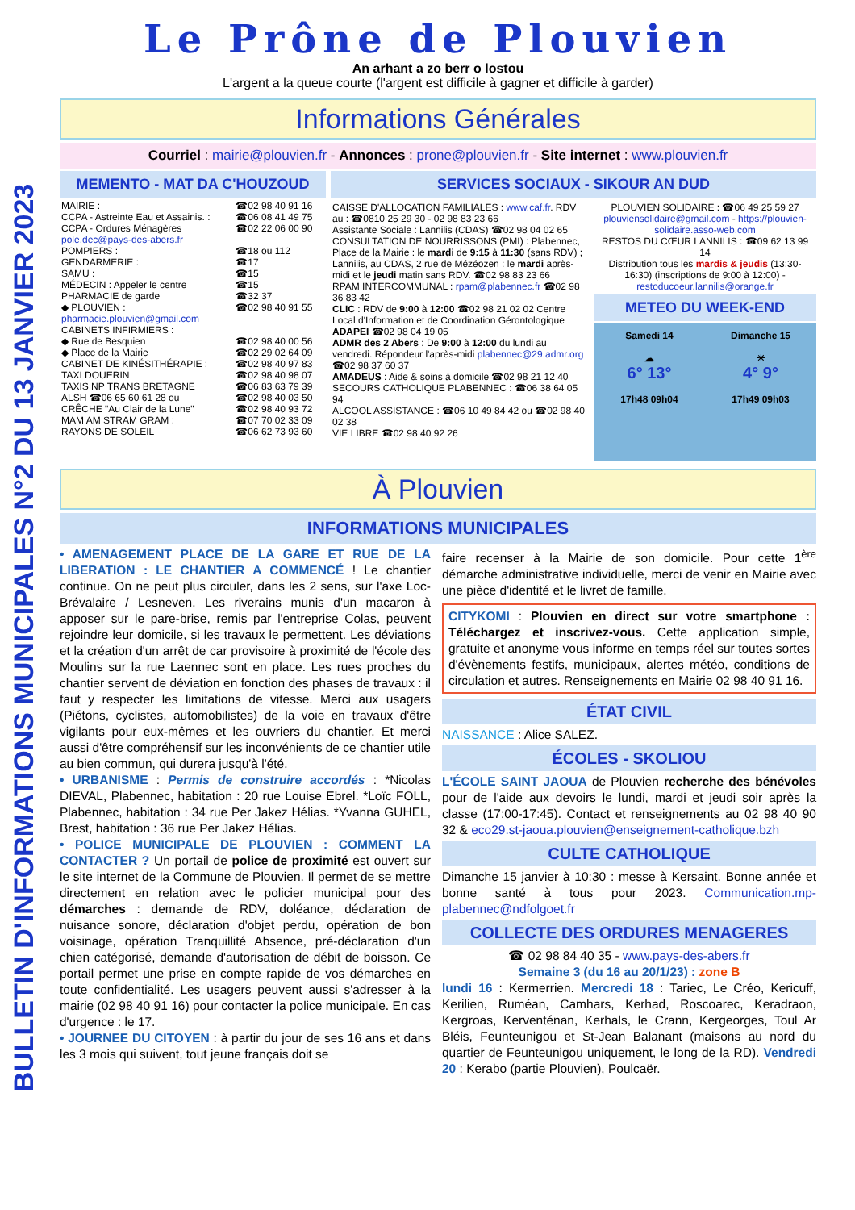BULLETIN D'INFORMATIONS MUNICIPALES N°2 DU 13 JANVIER 2023
Le Prône de Plouvien
An arhant a zo berr o lostou
L'argent a la queue courte (l'argent est difficile à gagner et difficile à garder)
Informations Générales
Courriel : mairie@plouvien.fr - Annonces : prone@plouvien.fr - Site internet : www.plouvien.fr
MEMENTO - MAT DA C'HOUZOUD
| MAIRIE : | ☎02 98 40 91 16 |
| CCPA - Astreinte Eau et Assainis. : | ☎06 08 41 49 75 |
| CCPA - Ordures Ménagères pole.dec@pays-des-abers.fr | ☎02 22 06 00 90 |
| POMPIERS : | ☎18 ou 112 |
| GENDARMERIE : | ☎17 |
| SAMU : | ☎15 |
| MÉDECIN : Appeler le centre | ☎15 |
| PHARMACIE de garde | ☎32 37 |
| ◆ PLOUVIEN : pharmacie.plouvien@gmail.com | ☎02 98 40 91 55 |
| CABINETS INFIRMIERS : | |
| ◆ Rue de Besquien | ☎02 98 40 00 56 |
| ◆ Place de la Mairie | ☎02 29 02 64 09 |
| CABINET DE KINÉSITHÉRAPIE : | ☎02 98 40 97 83 |
| TAXI DOUERIN | ☎02 98 40 98 07 |
| TAXIS NP TRANS BRETAGNE | ☎06 83 63 79 39 |
| ALSH ☎06 65 60 61 28 ou | ☎02 98 40 03 50 |
| CRÊCHE "Au Clair de la Lune" | ☎02 98 40 93 72 |
| MAM AM STRAM GRAM : | ☎07 70 02 33 09 |
| RAYONS DE SOLEIL | ☎06 62 73 93 60 |
SERVICES SOCIAUX - SIKOUR AN DUD
CAISSE D'ALLOCATION FAMILIALES : www.caf.fr. RDV au : ☎0810 25 29 30 - 02 98 83 23 66
Assistante Sociale : Lannilis (CDAS) ☎02 98 04 02 65
CONSULTATION DE NOURRISSONS (PMI) : Plabennec, Place de la Mairie : le mardi de 9:15 à 11:30 (sans RDV) ; Lannilis, au CDAS, 2 rue de Mézéozen : le mardi après-midi et le jeudi matin sans RDV. ☎02 98 83 23 66
RPAM INTERCOMMUNAL : rpam@plabennec.fr ☎02 98 36 83 42
CLIC : RDV de 9:00 à 12:00 ☎02 98 21 02 02 Centre Local d'Information et de Coordination Gérontologique
ADAPEI ☎02 98 04 19 05
ADMR des 2 Abers : De 9:00 à 12:00 du lundi au vendredi. Répondeur l'après-midi plabennec@29.admr.org ☎02 98 37 60 37
AMADEUS : Aide & soins à domicile ☎02 98 21 12 40
SECOURS CATHOLIQUE PLABENNEC : ☎06 38 64 05 94
ALCOOL ASSISTANCE : ☎06 10 49 84 42 ou ☎02 98 40 02 38
VIE LIBRE ☎02 98 40 92 26
PLOUVIEN SOLIDAIRE : ☎06 49 25 59 27 plouviensolidaire@gmail.com - https://plouvien-solidaire.asso-web.com
RESTOS DU CŒUR LANNILIS : ☎09 62 13 99 14
Distribution tous les mardis & jeudis (13:30-16:30) (inscriptions de 9:00 à 12:00) - restoducoeur.lannilis@orange.fr
METEO DU WEEK-END
Samedi 14
☁
6° 13°
17h48 09h04
Dimanche 15
☀
4° 9°
17h49 09h03
À Plouvien
INFORMATIONS MUNICIPALES
• AMENAGEMENT PLACE DE LA GARE ET RUE DE LA LIBERATION : LE CHANTIER A COMMENCÉ ! Le chantier continue. On ne peut plus circuler, dans les 2 sens, sur l'axe Loc-Brévalaire / Lesneven. Les riverains munis d'un macaron à apposer sur le pare-brise, remis par l'entreprise Colas, peuvent rejoindre leur domicile, si les travaux le permettent. Les déviations et la création d'un arrêt de car provisoire à proximité de l'école des Moulins sur la rue Laennec sont en place. Les rues proches du chantier servent de déviation en fonction des phases de travaux : il faut y respecter les limitations de vitesse. Merci aux usagers (Piétons, cyclistes, automobilistes) de la voie en travaux d'être vigilants pour eux-mêmes et les ouvriers du chantier. Et merci aussi d'être compréhensif sur les inconvénients de ce chantier utile au bien commun, qui durera jusqu'à l'été.
• URBANISME : Permis de construire accordés : *Nicolas DIEVAL, Plabennec, habitation : 20 rue Louise Ebrel. *Loïc FOLL, Plabennec, habitation : 34 rue Per Jakez Hélias. *Yvanna GUHEL, Brest, habitation : 36 rue Per Jakez Hélias.
• POLICE MUNICIPALE DE PLOUVIEN : COMMENT LA CONTACTER ? Un portail de police de proximité est ouvert sur le site internet de la Commune de Plouvien. Il permet de se mettre directement en relation avec le policier municipal pour des démarches : demande de RDV, doléance, déclaration de nuisance sonore, déclaration d'objet perdu, opération de bon voisinage, opération Tranquillité Absence, pré-déclaration d'un chien catégorisé, demande d'autorisation de débit de boisson. Ce portail permet une prise en compte rapide de vos démarches en toute confidentialité. Les usagers peuvent aussi s'adresser à la mairie (02 98 40 91 16) pour contacter la police municipale. En cas d'urgence : le 17.
• JOURNEE DU CITOYEN : à partir du jour de ses 16 ans et dans les 3 mois qui suivent, tout jeune français doit se
faire recenser à la Mairie de son domicile. Pour cette 1<sup>ère</sup> démarche administrative individuelle, merci de venir en Mairie avec une pièce d'identité et le livret de famille.
CITYKOMI : Plouvien en direct sur votre smartphone : Téléchargez et inscrivez-vous. Cette application simple, gratuite et anonyme vous informe en temps réel sur toutes sortes d'évènements festifs, municipaux, alertes météo, conditions de circulation et autres. Renseignements en Mairie 02 98 40 91 16.
ÉTAT CIVIL
NAISSANCE : Alice SALEZ.
ÉCOLES - SKOLIOU
L'ÉCOLE SAINT JAOUA de Plouvien recherche des bénévoles pour de l'aide aux devoirs le lundi, mardi et jeudi soir après la classe (17:00-17:45). Contact et renseignements au 02 98 40 90 32 & eco29.st-jaoua.plouvien@enseignement-catholique.bzh
CULTE CATHOLIQUE
Dimanche 15 janvier à 10:30 : messe à Kersaint. Bonne année et bonne santé à tous pour 2023. Communication.mp-plabennec@ndfolgoet.fr
COLLECTE DES ORDURES MENAGERES
☎ 02 98 84 40 35 - www.pays-des-abers.fr
Semaine 3 (du 16 au 20/1/23) : zone B
lundi 16 : Kermerrien. Mercredi 18 : Tariec, Le Créo, Kericuff, Kerilien, Ruméan, Camhars, Kerhad, Roscoarec, Keradraon, Kergroas, Kerventénan, Kerhals, le Crann, Kergeorges, Toul Ar Bléis, Feunteunigou et St-Jean Balanant (maisons au nord du quartier de Feunteunigou uniquement, le long de la RD). Vendredi 20 : Kerabo (partie Plouvien), Poulcaër.